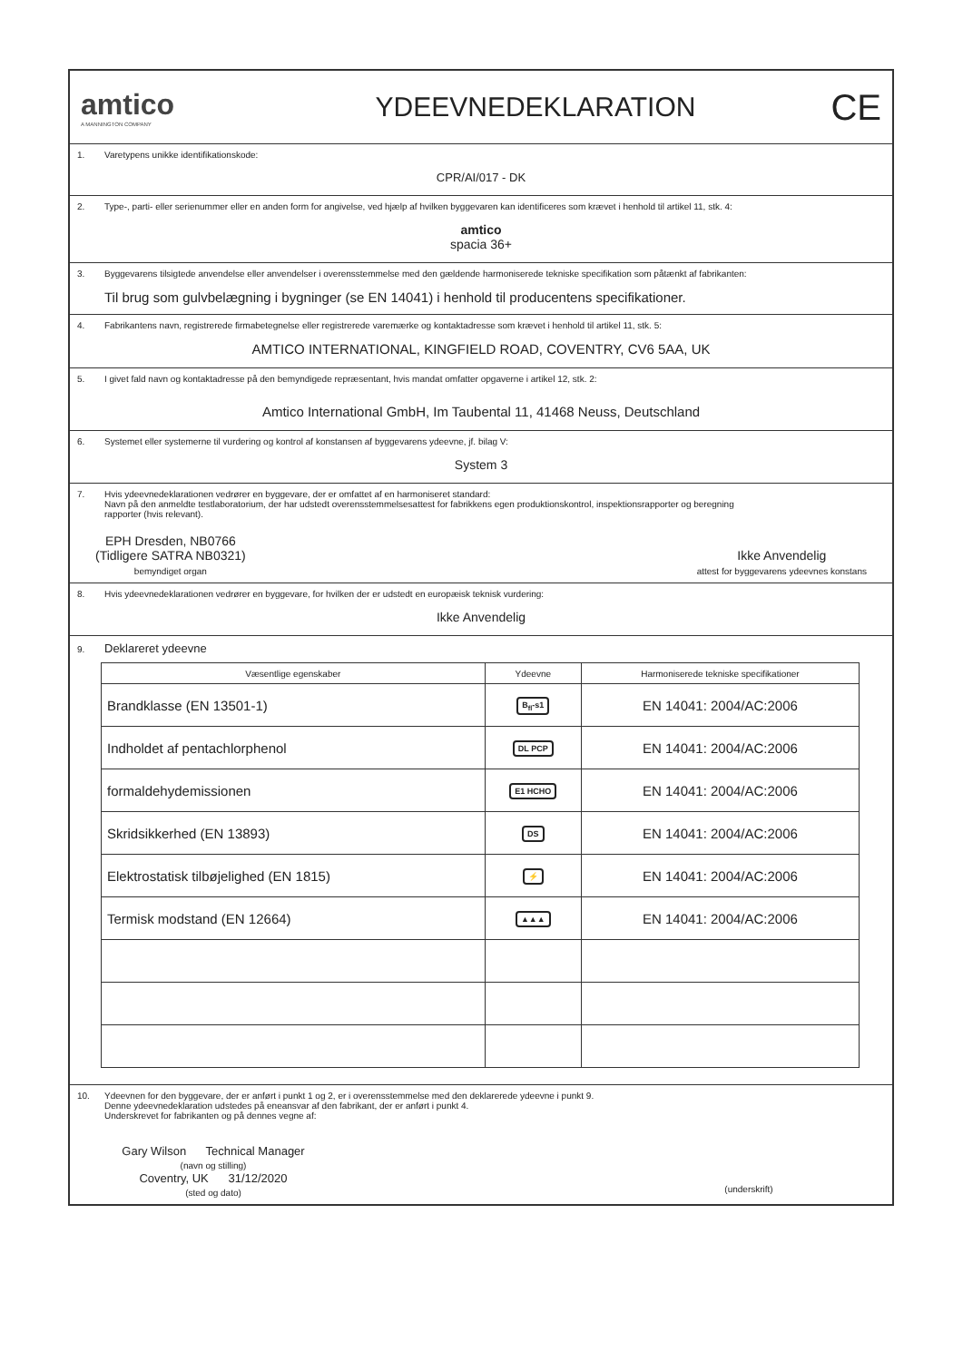amtico
A MANNINGTON COMPANY
YDEEVNEDEKLARATION
CE
1. Varetypens unikke identifikationskode:
CPR/AI/017 - DK
2. Type-, parti- eller serienummer eller en anden form for angivelse, ved hjælp af hvilken byggevaren kan identificeres som krævet i henhold til artikel 11, stk. 4:
amtico
spacia 36+
3. Byggevarens tilsigtede anvendelse eller anvendelser i overensstemmelse med den gældende harmoniserede tekniske specifikation som påtænkt af fabrikanten:
Til brug som gulvbelægning i bygninger (se EN 14041) i henhold til producentens specifikationer.
4. Fabrikantens navn, registrerede firmabetegnelse eller registrerede varemærke og kontaktadresse som krævet i henhold til artikel 11, stk. 5:
AMTICO INTERNATIONAL, KINGFIELD ROAD, COVENTRY, CV6 5AA, UK
5. I givet fald navn og kontaktadresse på den bemyndigede repræsentant, hvis mandat omfatter opgaverne i artikel 12, stk. 2:
Amtico International GmbH, Im Taubental 11, 41468 Neuss, Deutschland
6. Systemet eller systemerne til vurdering og kontrol af konstansen af byggevarens ydeevne, jf. bilag V:
System 3
7. Hvis ydeevnedeklarationen vedrører en byggevare, der er omfattet af en harmoniseret standard:
Navn på den anmeldte testlaboratorium, der har udstedt overensstemmelsesattest for fabrikkens egen produktionskontrol, inspektionsrapporter og beregning
rapporter (hvis relevant).
EPH Dresden, NB0766
(Tidligere SATRA NB0321)
bemyndiget organ
Ikke Anvendelig
attest for byggevarens ydeevnes konstans
8. Hvis ydeevnedeklarationen vedrører en byggevare, for hvilken der er udstedt en europæisk teknisk vurdering:
Ikke Anvendelig
9. Deklareret ydeevne
| Væsentlige egenskaber | Ydeevne | Harmoniserede tekniske specifikationer |
| --- | --- | --- |
| Brandklasse (EN 13501-1) | B<sub>fl</sub>-s1 | EN 14041: 2004/AC:2006 |
| Indholdet af pentachlorphenol | DL PCP | EN 14041: 2004/AC:2006 |
| formaldehydemissionen | E1 HCHO | EN 14041: 2004/AC:2006 |
| Skridsikkerhed (EN 13893) | DS | EN 14041: 2004/AC:2006 |
| Elektrostatisk tilbøjelighed (EN 1815) | ⚡ | EN 14041: 2004/AC:2006 |
| Termisk modstand (EN 12664) | ▲▲▲ | EN 14041: 2004/AC:2006 |
10. Ydeevnen for den byggevare, der er anført i punkt 1 og 2, er i overensstemmelse med den deklarerede ydeevne i punkt 9.
Denne ydeevnedeklaration udstedes på eneansvar af den fabrikant, der er anført i punkt 4.
Underskrevet for fabrikanten og på dennes vegne af:
Gary Wilson Technical Manager
(navn og stilling)
Coventry, UK 31/12/2020
(sted og dato)
(underskrift)